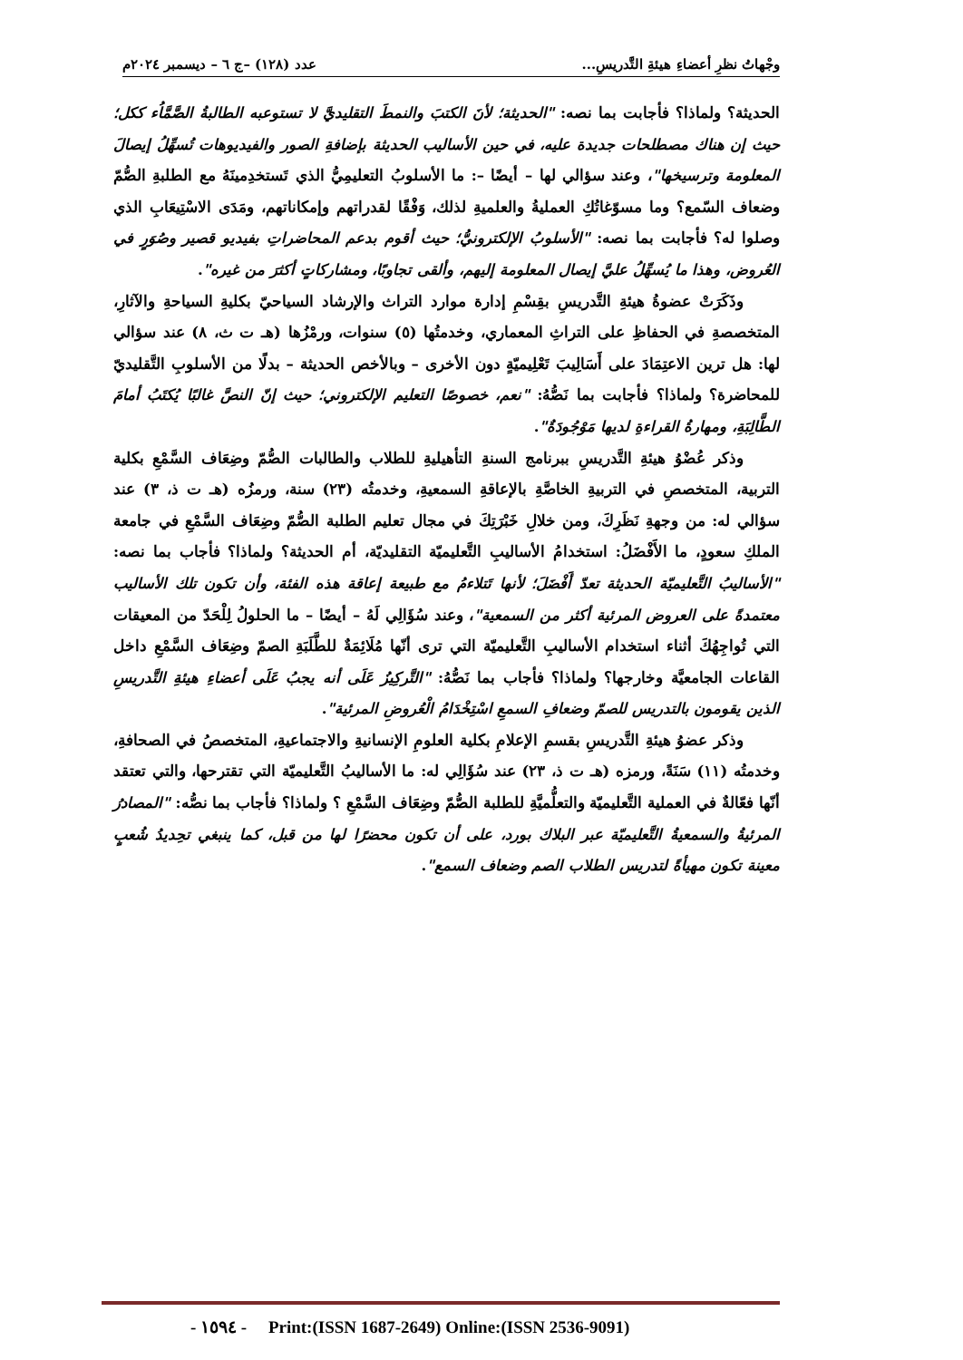وجْهاتُ نظرِ أعضاءِ هيئةِ التَّدريسِ... عدد (١٢٨) –ج ٦ – ديسمبر ٢٠٢٤م
الحديثة؟ ولماذا؟ فأجابت بما نصه: "الحديثة؛ لأنَ الكتبَ والنمطَ التقليديَّ لا تستوعبه الطالبةُ الصَّمَّاُء ككل؛ حيث إن هناك مصطلحات جديدة عليه، في حين الأساليب الحديثة بإضافةِ الصور والفيديوهات تُسهِّلُ إيصالَ المعلومة وترسيخها"، وعند سؤالي لها – أيضًا –: ما الأسلوبُ التعليمِيُّ الذي تَستخدِمينَهُ مع الطلبةِ الصُّمّ وضعاف السّمع؟ وما مسوّغاتُكِ العمليةُ والعلميةِ لذلك، وَفْقًا لقدراتهم وإمكاناتهم، ومَدَى الاسْتِيعَابِ الذي وصلوا له؟ فأجابت بما نصه: "الأسلوبُ الإلكترونيُّ؛ حيث أقوم بدعم المحاضراتِ بفيديو قصير وصُوَرٍ في العُروض، وهذا ما يُسهِّلُ عليَّ إيصال المعلومة إليهم، وألقى تجاوبًا، ومشاركاتٍ أكثرَ من غيره".
وذَكَرَتْ عضوةُ هيئةِ التَّدريسِ بقِسْمِ إدارة موارد التراث والإرشاد السياحيّ بكليةِ السياحةِ والآثارِ، المتخصصةِ في الحفاظِ على التراثِ المعماري، وخدمتُها (٥) سنوات، ورمْزُها (هـ ت ث، ٨) عند سؤالي لها: هل ترين الاعتِمَادَ على أَسَالِيبَ تَعْلِيميّةٍ دون الأخرى – وبالأخص الحديثة – بدلًا من الأسلوبِ التَّقليديّ للمحاضرة؟ ولماذا؟ فأجابت بما نَصُّهُ: "نعم، خصوصًا التعليم الإلكتروني؛ حيث إنّ النصَّ غالبًا يُكتَبُ أمامَ الطَّالِبَةِ، ومهارةُ القراءةِ لديها مَوْجُودَةٌ".
وذكر عُضْوُ هيئةِ التَّدريسِ ببرنامج السنةِ التأهيليةِ للطلاب والطالبات الصُّمّ وضِعَاف السَّمْعِ بكلية التربية، المتخصصِ في التربيةِ الخاصَّةِ بالإعاقةِ السمعيةِ، وخدمتُه (٢٣) سنة، ورمزُه (هـ ت ذ، ٣) عند سؤالي له: من وجهةِ نَظَرِكَ، ومن خلالِ خَبْرَتِكَ في مجال تعليم الطلبة الصُّمّ وضِعَاف السَّمْعِ في جامعة الملكِ سعودٍ، ما الأَفْضَلُ: استخدامُ الأساليبِ التَّعليميّة التقليديّة، أم الحديثة؟ ولماذا؟ فأجاب بما نصه: "الأساليبُ التَّعليميّة الحديثة تعدّ أَفْضَلَ؛ لأنها تَتلاءمُ مع طبيعة إعاقة هذه الفئة، وأن تكون تلك الأساليب معتمدةً على العروض المرئية أكثر من السمعية"، وعند سُؤَالِي لَهُ – أيضًا – ما الحلولُ لِلْحَدّ من المعيقات التي تُواجِهُكَ أثناء استخدام الأساليبِ التَّعليميّة التي ترى أنّها مُلَائِمَةٌ للطَّلَبَةِ الصمّ وضِعَاف السَّمْعِ داخل القاعات الجامعيَّة وخارجها؟ ولماذا؟ فأجاب بما نَصُّهُ: "التَّركِيزُ عَلَى أنه يجبُ عَلَى أعضاءِ هيئةِ التَّدريسِ الذين يقومون بالتدريس للصمّ وضعافِ السمعِ اسْتِخْدَامُ الْعُروضِ المرئية".
وذكر عضوُ هيئةِ التَّدريسِ بقسمِ الإعلامِ بكلية العلومِ الإنسانيةِ والاجتماعيةِ، المتخصصُ في الصحافةِ، وخدمتُه (١١) سَنَةً، ورمزه (هـ ت ذ، ٢٣) عند سُؤَالِي له: ما الأساليبُ التَّعليميّة التي تقترحها، والتي تعتقد أنّها فعّالةٌ في العملية التَّعليميّة والتعلُّميَّةِ للطلبة الصُّمّ وضِعَاف السَّمْعِ ؟ ولماذا؟ فأجاب بما نصُّه: "المصادرُ المرئيةُ والسمعيةُ التَّعليميّة عبر البلاك بورد، على أن تكون محضرًا لها من قبل، كما ينبغي تحِديدُ شُعبٍ معينة تكون مهيأةً لتدريس الطلاب الصم وضعاف السمع".
- ١٥٩٤ - Print:(ISSN 1687-2649) Online:(ISSN 2536-9091)